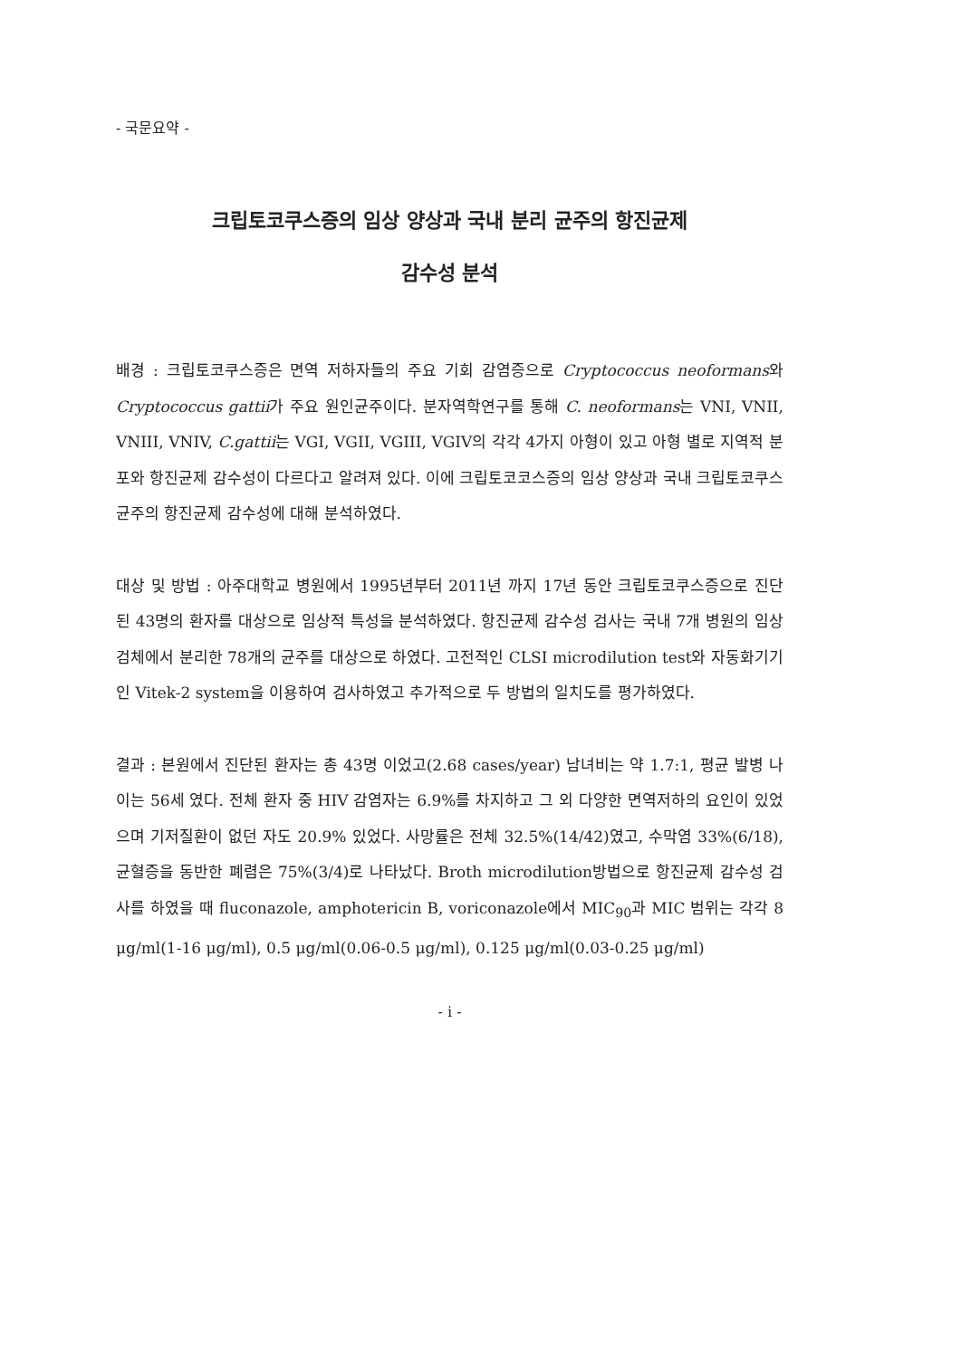- 국문요약 -
크립토코쿠스증의 임상 양상과 국내 분리 균주의 항진균제
감수성 분석
배경 : 크립토코쿠스증은 면역 저하자들의 주요 기회 감염증으로 Cryptococcus neoformans와 Cryptococcus gattii가 주요 원인균주이다. 분자역학연구를 통해 C. neoformans는 VNI, VNII, VNIII, VNIV, C.gattii는 VGI, VGII, VGIII, VGIV의 각각 4가지 아형이 있고 아형 별로 지역적 분포와 항진균제 감수성이 다르다고 알려져 있다. 이에 크립토코코스증의 임상 양상과 국내 크립토코쿠스균주의 항진균제 감수성에 대해 분석하였다.
대상 및 방법 : 아주대학교 병원에서 1995년부터 2011년 까지 17년 동안 크립토코쿠스증으로 진단된 43명의 환자를 대상으로 임상적 특성을 분석하였다. 항진균제 감수성 검사는 국내 7개 병원의 임상 검체에서 분리한 78개의 균주를 대상으로 하였다. 고전적인 CLSI microdilution test와 자동화기기인 Vitek-2 system을 이용하여 검사하였고 추가적으로 두 방법의 일치도를 평가하였다.
결과 : 본원에서 진단된 환자는 총 43명 이었고(2.68 cases/year) 남녀비는 약 1.7:1, 평균 발병 나이는 56세 였다. 전체 환자 중 HIV 감염자는 6.9%를 차지하고 그 외 다양한 면역저하의 요인이 있었으며 기저질환이 없던 자도 20.9% 있었다. 사망률은 전체 32.5%(14/42)였고, 수막염 33%(6/18), 균혈증을 동반한 폐렴은 75%(3/4)로 나타났다. Broth microdilution방법으로 항진균제 감수성 검사를 하였을 때 fluconazole, amphotericin B, voriconazole에서 MIC<sub>90</sub>과 MIC 범위는 각각 8 μg/ml(1-16 μg/ml), 0.5 μg/ml(0.06-0.5 μg/ml), 0.125 μg/ml(0.03-0.25 μg/ml)
- i -